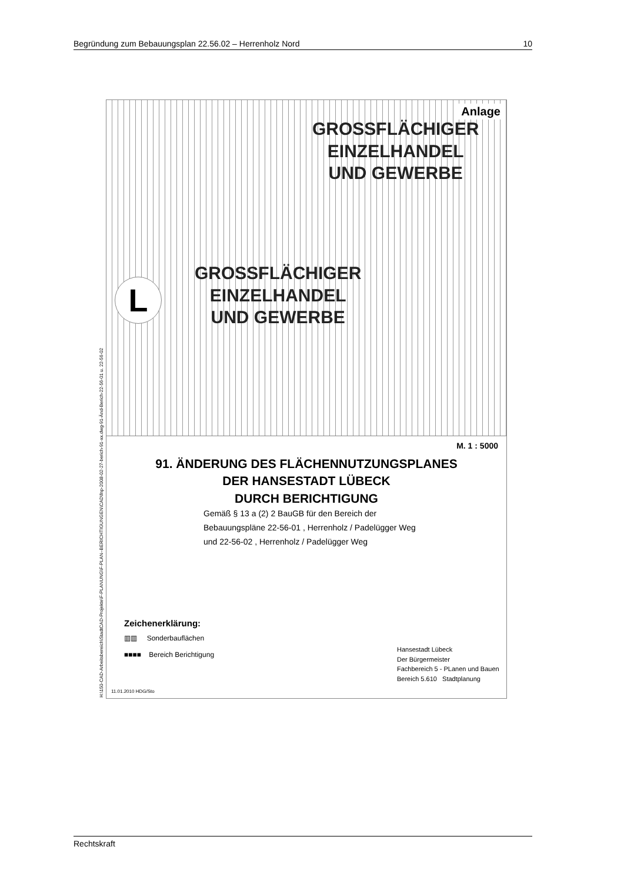Begründung zum Bebauungsplan 22.56.02 – Herrenholz Nord 10
H:\150-CAD-Arbeitsbereich\StadtCAD-Projekte\F-PLANUNG\F-PLAN–BERICHTIGUNGEN\CAD\fnp-2008-02-27-berich-91-xx.dwg-91-Änd-Berich-22-56-01 u. 22-56-02
Anlage
GROSSFLÄCHIGER
EINZELHANDEL
UND GEWERBE
GROSSFLÄCHIGER
EINZELHANDEL
UND GEWERBE
L
M. 1 : 5000
91. ÄNDERUNG DES FLÄCHENNUTZUNGSPLANES
DER HANSESTADT LÜBECK
DURCH BERICHTIGUNG
Gemäß § 13 a (2) 2 BauGB für den Bereich der
Bebauungspläne 22-56-01 , Herrenholz / Padelügger Weg
und 22-56-02 , Herrenholz / Padelügger Weg
Zeichenerklärung:
▥▥ Sonderbauflächen
■■■■ Bereich Berichtigung
Hansestadt Lübeck
Der Bürgermeister
Fachbereich 5 - PLanen und Bauen
Bereich 5.610 Stadtplanung
11.01.2010 HDG/Sto
Rechtskraft